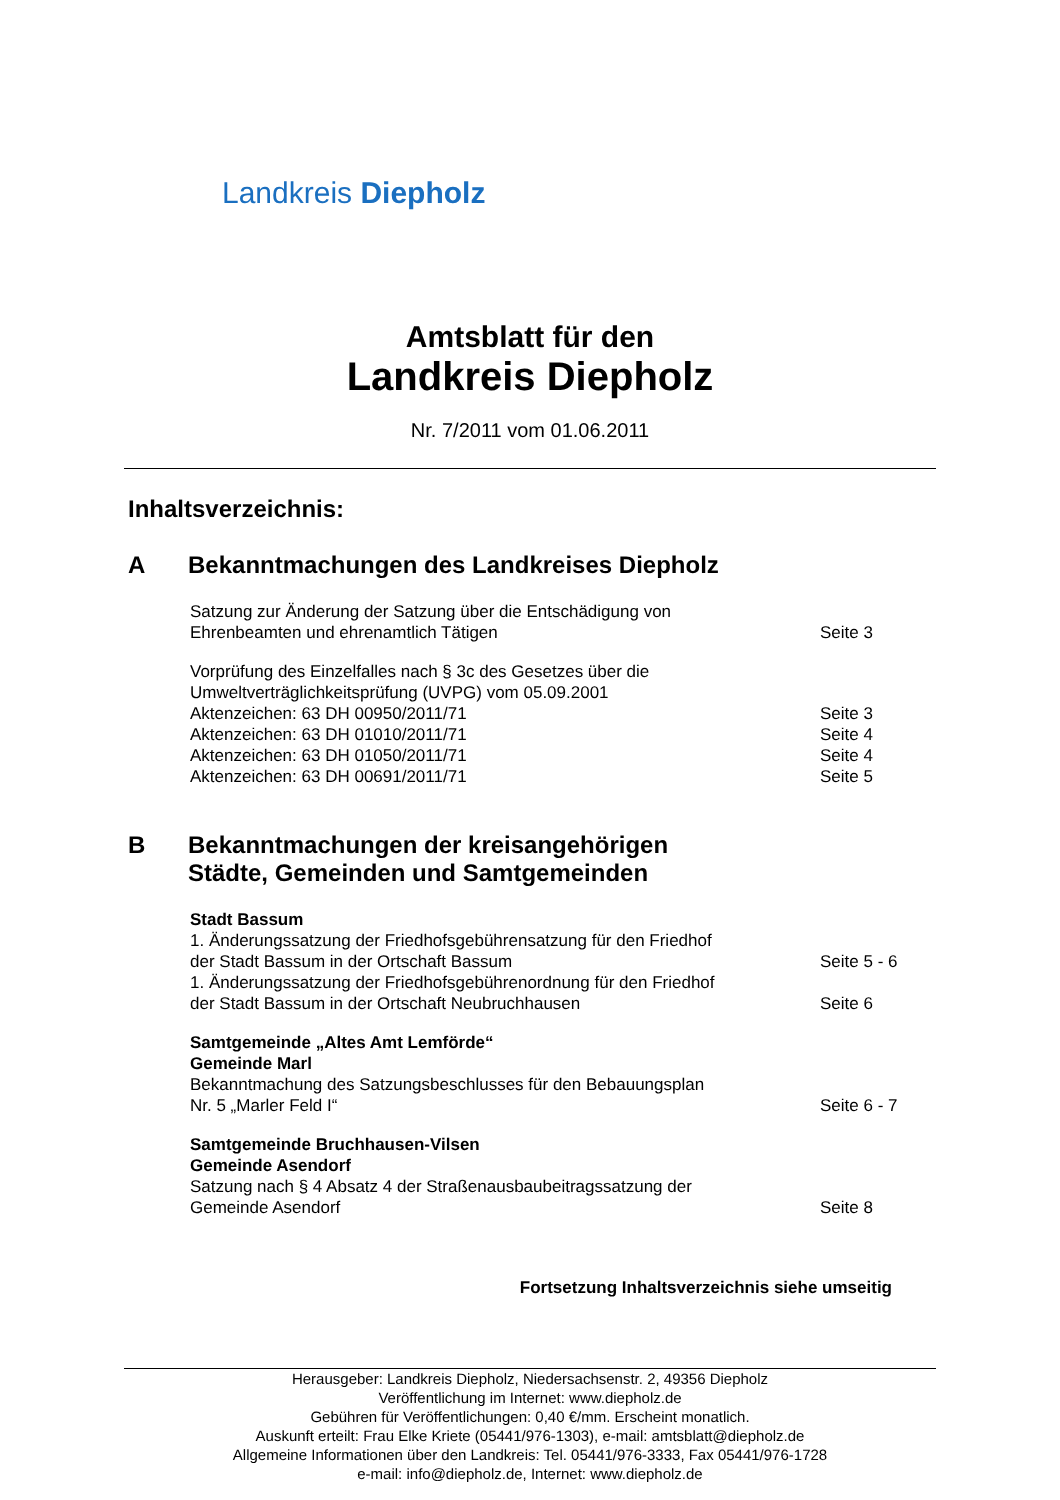Landkreis Diepholz
Amtsblatt für den
Landkreis Diepholz
Nr. 7/2011 vom 01.06.2011
Inhaltsverzeichnis:
A Bekanntmachungen des Landkreises Diepholz
Satzung zur Änderung der Satzung über die Entschädigung von
Ehrenbeamten und ehrenamtlich Tätigen
Seite 3
Vorprüfung des Einzelfalles nach § 3c des Gesetzes über die
Umweltverträglichkeitsprüfung (UVPG) vom 05.09.2001
Aktenzeichen: 63 DH 00950/2011/71 Seite 3
Aktenzeichen: 63 DH 01010/2011/71 Seite 4
Aktenzeichen: 63 DH 01050/2011/71 Seite 4
Aktenzeichen: 63 DH 00691/2011/71 Seite 5
B Bekanntmachungen der kreisangehörigen
Städte, Gemeinden und Samtgemeinden
Stadt Bassum
1. Änderungssatzung der Friedhofsgebührensatzung für den Friedhof
der Stadt Bassum in der Ortschaft Bassum
Seite 5 - 6
1. Änderungssatzung der Friedhofsgebührenordnung für den Friedhof
der Stadt Bassum in der Ortschaft Neubruchhausen
Seite 6
Samtgemeinde „Altes Amt Lemförde“
Gemeinde Marl
Bekanntmachung des Satzungsbeschlusses für den Bebauungsplan
Nr. 5 „Marler Feld I“
Seite 6 - 7
Samtgemeinde Bruchhausen-Vilsen
Gemeinde Asendorf
Satzung nach § 4 Absatz 4 der Straßenausbaubeitragssatzung der
Gemeinde Asendorf
Seite 8
Fortsetzung Inhaltsverzeichnis siehe umseitig
Herausgeber: Landkreis Diepholz, Niedersachsenstr. 2, 49356 Diepholz
Veröffentlichung im Internet: www.diepholz.de
Gebühren für Veröffentlichungen: 0,40 €/mm. Erscheint monatlich.
Auskunft erteilt: Frau Elke Kriete (05441/976-1303), e-mail: amtsblatt@diepholz.de
Allgemeine Informationen über den Landkreis: Tel. 05441/976-3333, Fax 05441/976-1728
e-mail: info@diepholz.de, Internet: www.diepholz.de